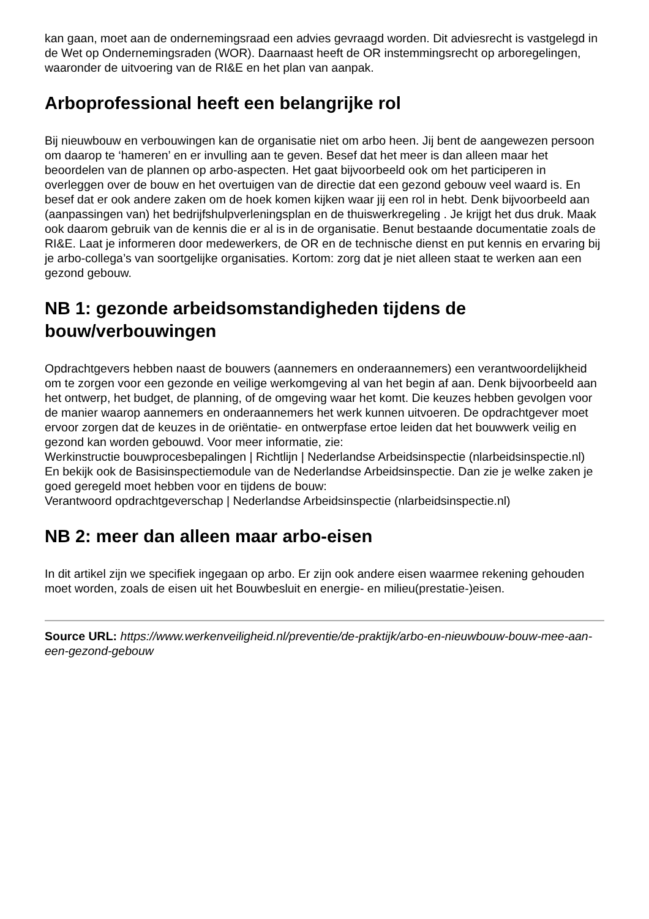kan gaan, moet aan de ondernemingsraad een advies gevraagd worden. Dit adviesrecht is vastgelegd in de Wet op Ondernemingsraden (WOR). Daarnaast heeft de OR instemmingsrecht op arboregelingen, waaronder de uitvoering van de RI&E en het plan van aanpak.
Arboprofessional heeft een belangrijke rol
Bij nieuwbouw en verbouwingen kan de organisatie niet om arbo heen. Jij bent de aangewezen persoon om daarop te ‘hameren’ en er invulling aan te geven. Besef dat het meer is dan alleen maar het beoordelen van de plannen op arbo-aspecten. Het gaat bijvoorbeeld ook om het participeren in overleggen over de bouw en het overtuigen van de directie dat een gezond gebouw veel waard is. En besef dat er ook andere zaken om de hoek komen kijken waar jij een rol in hebt. Denk bijvoorbeeld aan (aanpassingen van) het bedrijfshulpverleningsplan en de thuiswerkregeling . Je krijgt het dus druk. Maak ook daarom gebruik van de kennis die er al is in de organisatie. Benut bestaande documentatie zoals de RI&E. Laat je informeren door medewerkers, de OR en de technische dienst en put kennis en ervaring bij je arbo-collega’s van soortgelijke organisaties. Kortom: zorg dat je niet alleen staat te werken aan een gezond gebouw.
NB 1: gezonde arbeidsomstandigheden tijdens de bouw/verbouwingen
Opdrachtgevers hebben naast de bouwers (aannemers en onderaannemers) een verantwoordelijkheid om te zorgen voor een gezonde en veilige werkomgeving al van het begin af aan. Denk bijvoorbeeld aan het ontwerp, het budget, de planning, of de omgeving waar het komt. Die keuzes hebben gevolgen voor de manier waarop aannemers en onderaannemers het werk kunnen uitvoeren. De opdrachtgever moet ervoor zorgen dat de keuzes in de oriëntatie- en ontwerpfase ertoe leiden dat het bouwwerk veilig en gezond kan worden gebouwd. Voor meer informatie, zie:
Werkinstructie bouwprocesbepalingen | Richtlijn | Nederlandse Arbeidsinspectie (nlarbeidsinspectie.nl)
En bekijk ook de Basisinspectiemodule van de Nederlandse Arbeidsinspectie. Dan zie je welke zaken je goed geregeld moet hebben voor en tijdens de bouw:
Verantwoord opdrachtgeverschap | Nederlandse Arbeidsinspectie (nlarbeidsinspectie.nl)
NB 2: meer dan alleen maar arbo-eisen
In dit artikel zijn we specifiek ingegaan op arbo. Er zijn ook andere eisen waarmee rekening gehouden moet worden, zoals de eisen uit het Bouwbesluit en energie- en milieu(prestatie-)eisen.
Source URL: https://www.werkenveiligheid.nl/preventie/de-praktijk/arbo-en-nieuwbouw-bouw-mee-aan-een-gezond-gebouw